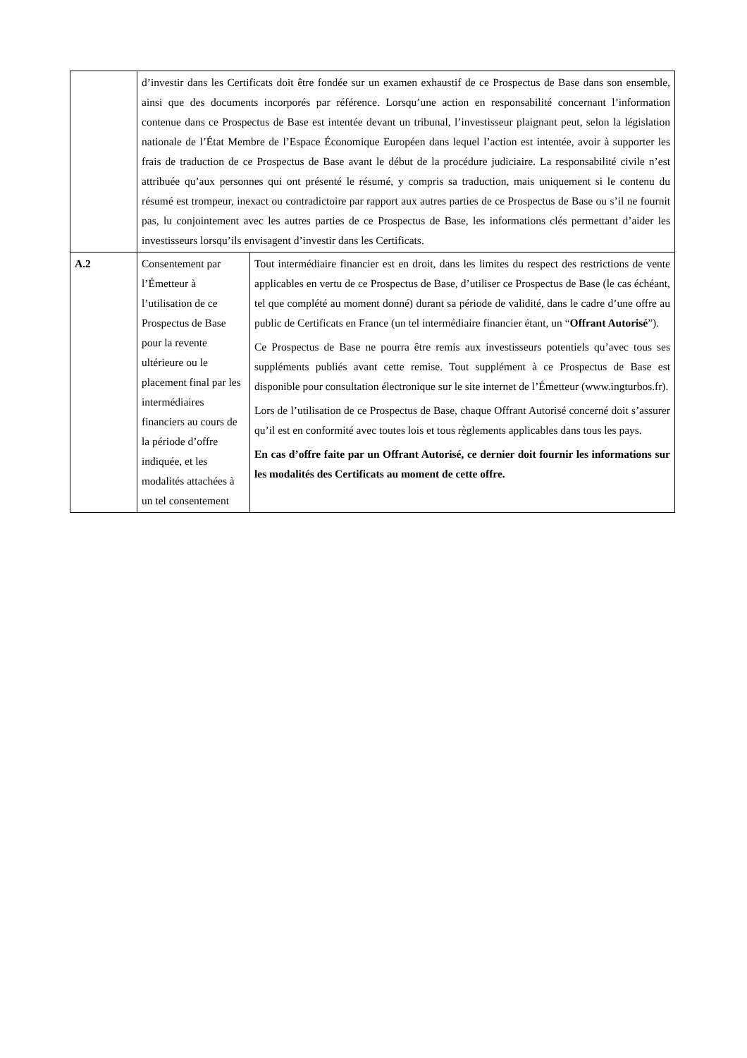| | d’investir dans les Certificats doit être fondée sur un examen exhaustif de ce Prospectus de Base dans son ensemble, ainsi que des documents incorporés par référence. Lorsqu’une action en responsabilité concernant l’information contenue dans ce Prospectus de Base est intentée devant un tribunal, l’investisseur plaignant peut, selon la législation nationale de l’État Membre de l’Espace Économique Européen dans lequel l’action est intentée, avoir à supporter les frais de traduction de ce Prospectus de Base avant le début de la procédure judiciaire. La responsabilité civile n’est attribuée qu’aux personnes qui ont présenté le résumé, y compris sa traduction, mais uniquement si le contenu du résumé est trompeur, inexact ou contradictoire par rapport aux autres parties de ce Prospectus de Base ou s’il ne fournit pas, lu conjointement avec les autres parties de ce Prospectus de Base, les informations clés permettant d’aider les investisseurs lorsqu’ils envisagent d’investir dans les Certificats. | |
| A.2 | Consentement par l’Émetteur à l’utilisation de ce Prospectus de Base pour la revente ultérieure ou le placement final par les intermédiaires financiers au cours de la période d’offre indiquée, et les modalités attachées à un tel consentement | Tout intermédiaire financier est en droit, dans les limites du respect des restrictions de vente applicables en vertu de ce Prospectus de Base, d’utiliser ce Prospectus de Base (le cas échéant, tel que complété au moment donné) durant sa période de validité, dans le cadre d’une offre au public de Certificats en France (un tel intermédiaire financier étant, un “ Offrant Autorisé ”). Ce Prospectus de Base ne pourra être remis aux investisseurs potentiels qu’avec tous ses suppléments publiés avant cette remise. Tout supplément à ce Prospectus de Base est disponible pour consultation électronique sur le site internet de l’Émetteur (www.ingturbos.fr). Lors de l’utilisation de ce Prospectus de Base, chaque Offrant Autorisé concerné doit s’assurer qu’il est en conformité avec toutes lois et tous règlements applicables dans tous les pays. En cas d’offre faite par un Offrant Autorisé, ce dernier doit fournir les informations sur les modalités des Certificats au moment de cette offre. |